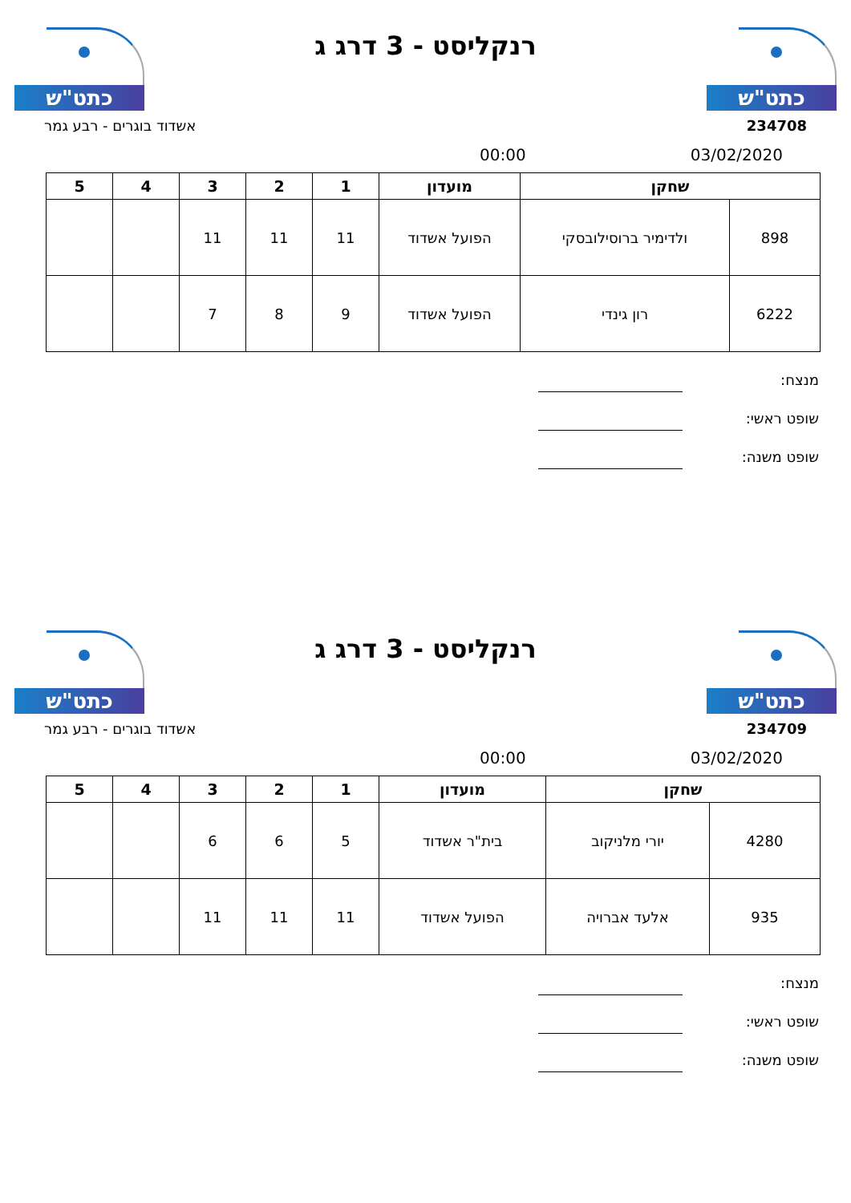כתט"ש
רנקליסט - 3 דרג ג
כתט"ש
234708 אשדוד בוגרים - רבע גמר
03/02/2020 00:00
| שחקן | | מועדון | 1 | 2 | 3 | 4 | 5 |
| --- | --- | --- | --- | --- | --- | --- | --- |
| 898 | ולדימיר ברוסילובסקי | הפועל אשדוד | 11 | 11 | 11 | | |
| 6222 | רון גינדי | הפועל אשדוד | 9 | 8 | 7 | | |
מנצח:
שופט ראשי:
שופט משנה:
כתט"ש
רנקליסט - 3 דרג ג
כתט"ש
234709 אשדוד בוגרים - רבע גמר
03/02/2020 00:00
| שחקן | | מועדון | 1 | 2 | 3 | 4 | 5 |
| --- | --- | --- | --- | --- | --- | --- | --- |
| 4280 | יורי מלניקוב | בית"ר אשדוד | 5 | 6 | 6 | | |
| 935 | אלעד אברויה | הפועל אשדוד | 11 | 11 | 11 | | |
מנצח:
שופט ראשי:
שופט משנה: